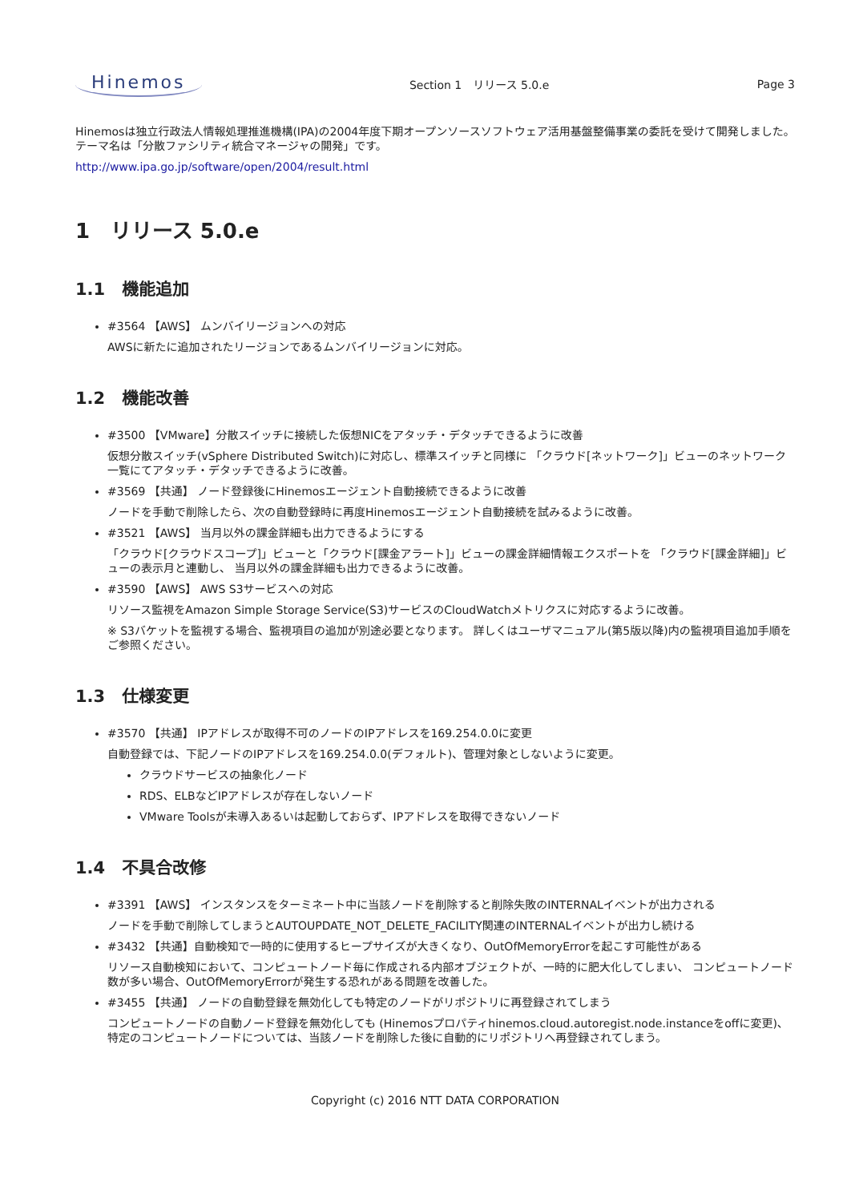Hinemos Section 1　リリース 5.0.e Page 3
Hinemosは独立行政法人情報処理推進機構(IPA)の2004年度下期オープンソースソフトウェア活用基盤整備事業の委託を受けて開発しました。 テーマ名は「分散ファシリティ統合マネージャの開発」です。
http://www.ipa.go.jp/software/open/2004/result.html
1　リリース 5.0.e
1.1　機能追加
#3564 【AWS】 ムンバイリージョンへの対応
AWSに新たに追加されたリージョンであるムンバイリージョンに対応。
1.2　機能改善
#3500 【VMware】分散スイッチに接続した仮想NICをアタッチ・デタッチできるように改善
仮想分散スイッチ(vSphere Distributed Switch)に対応し、標準スイッチと同様に 「クラウド[ネットワーク]」ビューのネットワーク一覧にてアタッチ・デタッチできるように改善。
#3569 【共通】 ノード登録後にHinemosエージェント自動接続できるように改善
ノードを手動で削除したら、次の自動登録時に再度Hinemosエージェント自動接続を試みるように改善。
#3521 【AWS】 当月以外の課金詳細も出力できるようにする
「クラウド[クラウドスコープ]」ビューと「クラウド[課金アラート]」ビューの課金詳細情報エクスポートを 「クラウド[課金詳細]」ビューの表示月と連動し、 当月以外の課金詳細も出力できるように改善。
#3590 【AWS】 AWS S3サービスへの対応
リソース監視をAmazon Simple Storage Service(S3)サービスのCloudWatchメトリクスに対応するように改善。
※ S3バケットを監視する場合、監視項目の追加が別途必要となります。 詳しくはユーザマニュアル(第5版以降)内の監視項目追加手順をご参照ください。
1.3　仕様変更
#3570 【共通】 IPアドレスが取得不可のノードのIPアドレスを169.254.0.0に変更
自動登録では、下記ノードのIPアドレスを169.254.0.0(デフォルト)、管理対象としないように変更。
クラウドサービスの抽象化ノード
RDS、ELBなどIPアドレスが存在しないノード
VMware Toolsが未導入あるいは起動しておらず、IPアドレスを取得できないノード
1.4　不具合改修
#3391 【AWS】 インスタンスをターミネート中に当該ノードを削除すると削除失敗のINTERNALイベントが出力される
ノードを手動で削除してしまうとAUTOUPDATE_NOT_DELETE_FACILITY関連のINTERNALイベントが出力し続ける
#3432 【共通】自動検知で一時的に使用するヒープサイズが大きくなり、OutOfMemoryErrorを起こす可能性がある
リソース自動検知において、コンピュートノード毎に作成される内部オブジェクトが、一時的に肥大化してしまい、 コンピュートノード数が多い場合、OutOfMemoryErrorが発生する恐れがある問題を改善した。
#3455 【共通】 ノードの自動登録を無効化しても特定のノードがリポジトリに再登録されてしまう
コンピュートノードの自動ノード登録を無効化しても (Hinemosプロパティhinemos.cloud.autoregist.node.instanceをoffに変更)、 特定のコンピュートノードについては、当該ノードを削除した後に自動的にリポジトリへ再登録されてしまう。
Copyright (c) 2016 NTT DATA CORPORATION